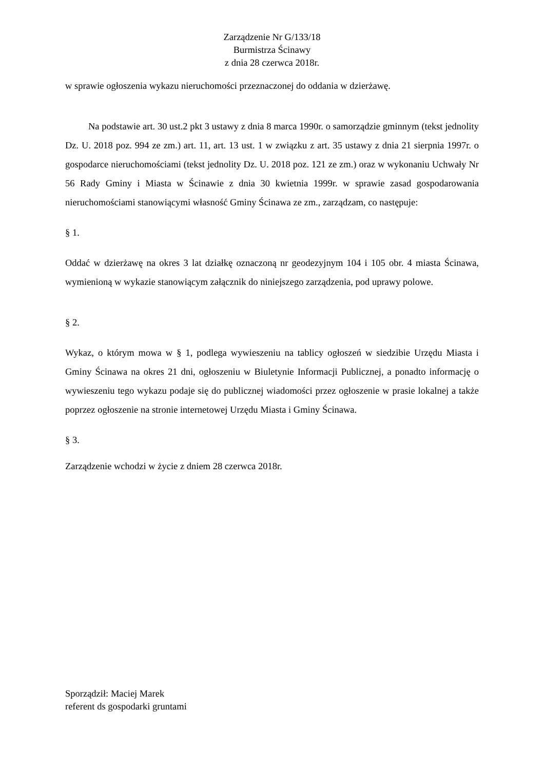Zarządzenie Nr G/133/18
Burmistrza Ścinawy
z dnia 28 czerwca 2018r.
w sprawie ogłoszenia wykazu nieruchomości przeznaczonej do oddania w dzierżawę.
Na podstawie art. 30 ust.2 pkt 3 ustawy z dnia 8 marca 1990r. o samorządzie gminnym (tekst jednolity Dz. U. 2018 poz. 994 ze zm.) art. 11, art. 13 ust. 1 w związku z art. 35 ustawy z dnia 21 sierpnia 1997r. o gospodarce nieruchomościami (tekst jednolity Dz. U. 2018 poz. 121 ze zm.) oraz w wykonaniu Uchwały Nr 56 Rady Gminy i Miasta w Ścinawie z dnia 30 kwietnia 1999r. w sprawie zasad gospodarowania nieruchomościami stanowiącymi własność Gminy Ścinawa ze zm., zarządzam, co następuje:
§ 1.
Oddać w dzierżawę na okres 3 lat działkę oznaczoną nr geodezyjnym 104 i 105 obr. 4 miasta Ścinawa, wymienioną w wykazie stanowiącym załącznik do niniejszego zarządzenia, pod uprawy polowe.
§ 2.
Wykaz, o którym mowa w § 1, podlega wywieszeniu na tablicy ogłoszeń w siedzibie Urzędu Miasta i Gminy Ścinawa na okres 21 dni, ogłoszeniu w Biuletynie Informacji Publicznej, a ponadto informację o wywieszeniu tego wykazu podaje się do publicznej wiadomości przez ogłoszenie w prasie lokalnej a także poprzez ogłoszenie na stronie internetowej Urzędu Miasta i Gminy Ścinawa.
§ 3.
Zarządzenie wchodzi w życie z dniem 28 czerwca 2018r.
Sporządził: Maciej Marek
referent ds gospodarki gruntami